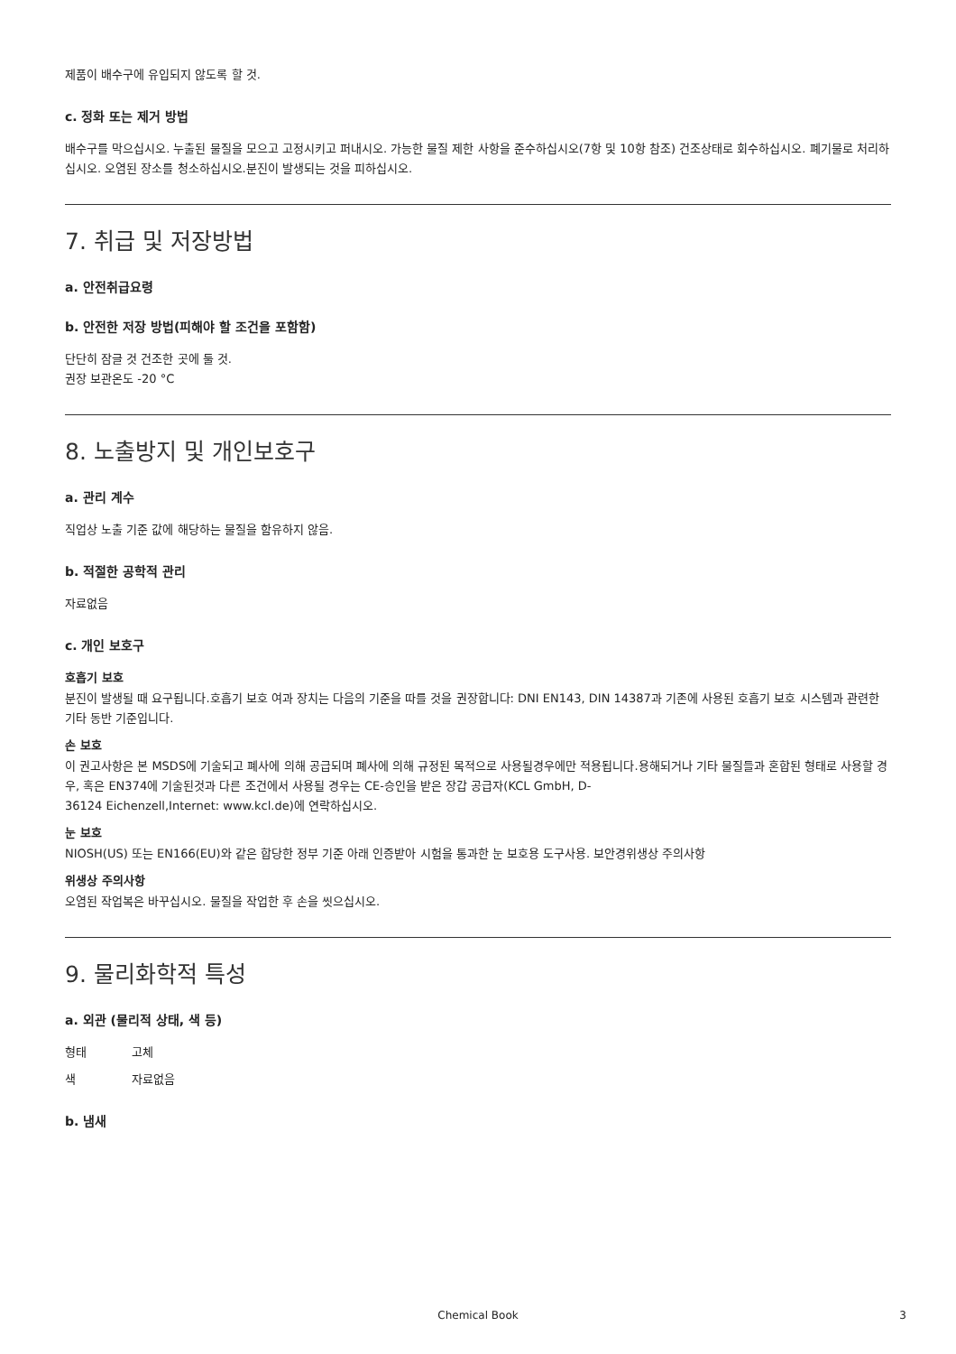제품이 배수구에 유입되지 않도록 할 것.
c. 정화 또는 제거 방법
배수구를 막으십시오. 누출된 물질을 모으고 고정시키고 퍼내시오. 가능한 물질 제한 사항을 준수하십시오(7항 및 10항 참조) 건조상태로 회수하십시오. 폐기물로 처리하십시오. 오염된 장소를 청소하십시오.분진이 발생되는 것을 피하십시오.
7. 취급 및 저장방법
a. 안전취급요령
b. 안전한 저장 방법(피해야 할 조건을 포함함)
단단히 잠글 것 건조한 곳에 둘 것.
권장 보관온도 -20 °C
8. 노출방지 및 개인보호구
a. 관리 계수
직업상 노출 기준 값에 해당하는 물질을 함유하지 않음.
b. 적절한 공학적 관리
자료없음
c. 개인 보호구
호흡기 보호
분진이 발생될 때 요구됩니다.호흡기 보호 여과 장치는 다음의 기준을 따를 것을 권장합니다: DNI EN143, DIN 14387과 기존에 사용된 호흡기 보호 시스템과 관련한 기타 동반 기준입니다.
손 보호
이 권고사항은 본 MSDS에 기술되고 폐사에 의해 공급되며 폐사에 의해 규정된 목적으로 사용될경우에만 적용됩니다.용해되거나 기타 물질들과 혼합된 형태로 사용할 경우, 혹은 EN374에 기술된것과 다른 조건에서 사용될 경우는 CE-승인을 받은 장갑 공급자(KCL GmbH, D-
36124 Eichenzell,Internet: www.kcl.de)에 연락하십시오.
눈 보호
NIOSH(US) 또는 EN166(EU)와 같은 합당한 정부 기준 아래 인증받아 시험을 통과한 눈 보호용 도구사용. 보안경위생상 주의사항
위생상 주의사항
오염된 작업복은 바꾸십시오. 물질을 작업한 후 손을 씻으십시오.
9. 물리화학적 특성
a. 외관 (물리적 상태, 색 등)
형태 고체
색 자료없음
b. 냄새
Chemical Book 3